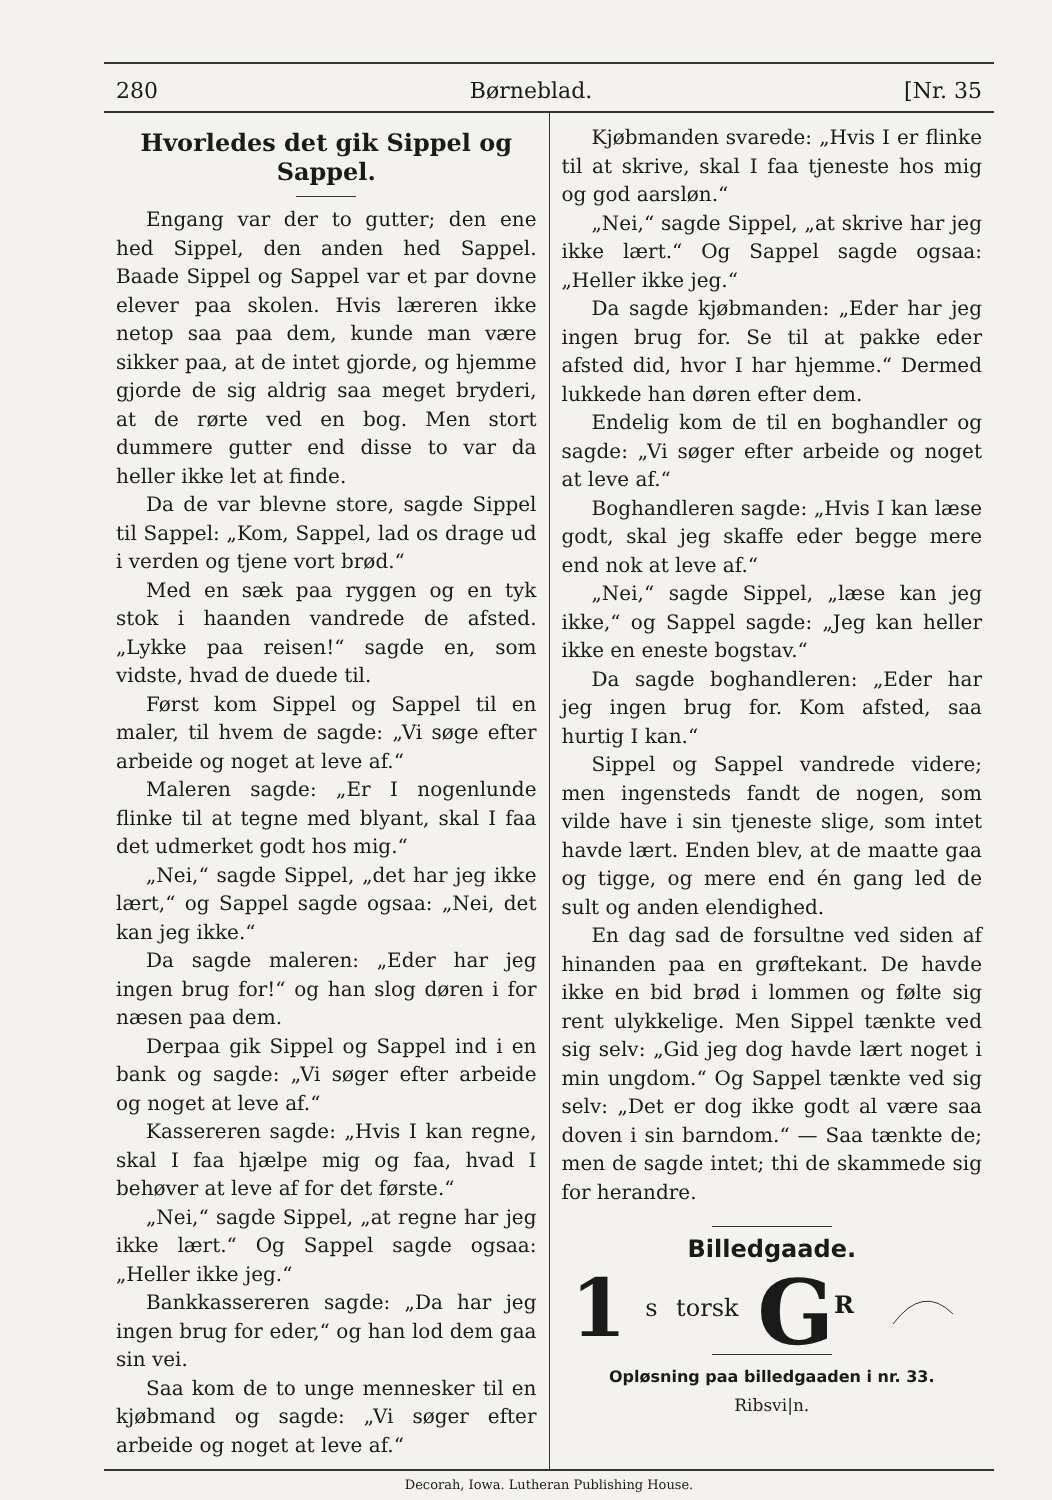280 Børneblad. [Nr. 35
Hvorledes det gik Sippel og Sappel.
Engang var der to gutter; den ene hed Sippel, den anden hed Sappel. Baade Sippel og Sappel var et par dovne elever paa skolen. Hvis læreren ikke netop saa paa dem, kunde man være sikker paa, at de intet gjorde, og hjemme gjorde de sig aldrig saa meget bryderi, at de rørte ved en bog. Men stort dummere gutter end disse to var da heller ikke let at finde.
Da de var blevne store, sagde Sippel til Sappel: „Kom, Sappel, lad os drage ud i verden og tjene vort brød.“
Med en sæk paa ryggen og en tyk stok i haanden vandrede de afsted. „Lykke paa reisen!“ sagde en, som vidste, hvad de duede til.
Først kom Sippel og Sappel til en maler, til hvem de sagde: „Vi søge efter arbeide og noget at leve af.“
Maleren sagde: „Er I nogenlunde flinke til at tegne med blyant, skal I faa det udmerket godt hos mig.“
„Nei,“ sagde Sippel, „det har jeg ikke lært,“ og Sappel sagde ogsaa: „Nei, det kan jeg ikke.“
Da sagde maleren: „Eder har jeg ingen brug for!“ og han slog døren i for næsen paa dem.
Derpaa gik Sippel og Sappel ind i en bank og sagde: „Vi søger efter arbeide og noget at leve af.“
Kassereren sagde: „Hvis I kan regne, skal I faa hjælpe mig og faa, hvad I behøver at leve af for det første.“
„Nei,“ sagde Sippel, „at regne har jeg ikke lært.“ Og Sappel sagde ogsaa: „Heller ikke jeg.“
Bankkassereren sagde: „Da har jeg ingen brug for eder,“ og han lod dem gaa sin vei.
Saa kom de to unge mennesker til en kjøbmand og sagde: „Vi søger efter arbeide og noget at leve af.“
Kjøbmanden svarede: „Hvis I er flinke til at skrive, skal I faa tjeneste hos mig og god aarsløn.“
„Nei,“ sagde Sippel, „at skrive har jeg ikke lært.“ Og Sappel sagde ogsaa: „Heller ikke jeg.“
Da sagde kjøbmanden: „Eder har jeg ingen brug for. Se til at pakke eder afsted did, hvor I har hjemme.“ Dermed lukkede han døren efter dem.
Endelig kom de til en boghandler og sagde: „Vi søger efter arbeide og noget at leve af.“
Boghandleren sagde: „Hvis I kan læse godt, skal jeg skaffe eder begge mere end nok at leve af.“
„Nei,“ sagde Sippel, „læse kan jeg ikke,“ og Sappel sagde: „Jeg kan heller ikke en eneste bogstav.“
Da sagde boghandleren: „Eder har jeg ingen brug for. Kom afsted, saa hurtig I kan.“
Sippel og Sappel vandrede videre; men ingensteds fandt de nogen, som vilde have i sin tjeneste slige, som intet havde lært. Enden blev, at de maatte gaa og tigge, og mere end én gang led de sult og anden elendighed.
En dag sad de forsultne ved siden af hinanden paa en grøftekant. De havde ikke en bid brød i lommen og følte sig rent ulykkelige. Men Sippel tænkte ved sig selv: „Gid jeg dog havde lært noget i min ungdom.“ Og Sappel tænkte ved sig selv: „Det er dog ikke godt al være saa doven i sin barndom.“ — Saa tænkte de; men de sagde intet; thi de skammede sig for herandre.
Billedgaade.
1 s torsk G<sup>R</sup>
Opløsning paa billedgaaden i nr. 33.
Ribsvi|n.
Decorah, Iowa. Lutheran Publishing House.